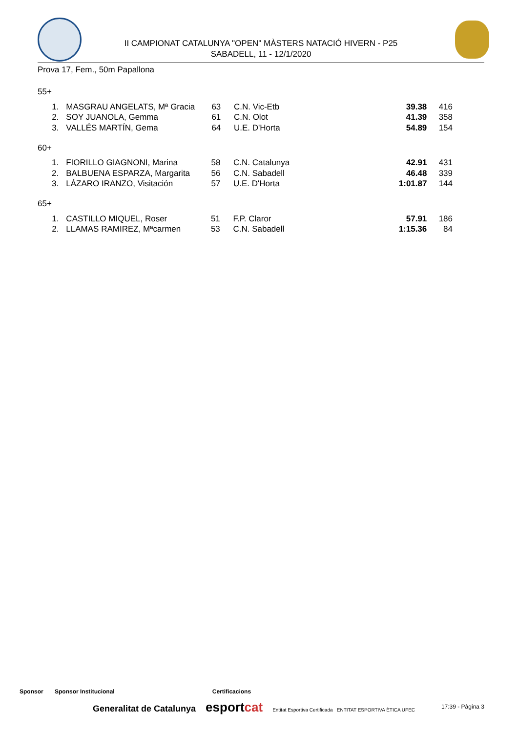II CAMPIONAT CATALUNYA "OPEN" MÀSTERS NATACIÓ HIVERN - P25
SABADELL, 11 - 12/1/2020
Prova 17, Fem., 50m Papallona
55+
| 1. | MASGRAU ANGELATS, Mª Gracia | 63 | C.N. Vic-Etb | 39.38 | 416 |
| 2. | SOY JUANOLA, Gemma | 61 | C.N. Olot | 41.39 | 358 |
| 3. | VALLÉS MARTÍN, Gema | 64 | U.E. D'Horta | 54.89 | 154 |
60+
| 1. | FIORILLO GIAGNONI, Marina | 58 | C.N. Catalunya | 42.91 | 431 |
| 2. | BALBUENA ESPARZA, Margarita | 56 | C.N. Sabadell | 46.48 | 339 |
| 3. | LÁZARO IRANZO, Visitación | 57 | U.E. D'Horta | 1:01.87 | 144 |
65+
| 1. | CASTILLO MIQUEL, Roser | 51 | F.P. Claror | 57.91 | 186 |
| 2. | LLAMAS RAMIREZ, Mªcarmen | 53 | C.N. Sabadell | 1:15.36 | 84 |
Sponsor Sponsor Institucional Certificacions
Generalitat de Catalunya esportcat Entitat Esportiva Certificada ENTITAT ESPORTIVA ÈTICA UFEC
17:39 - Pàgina 3